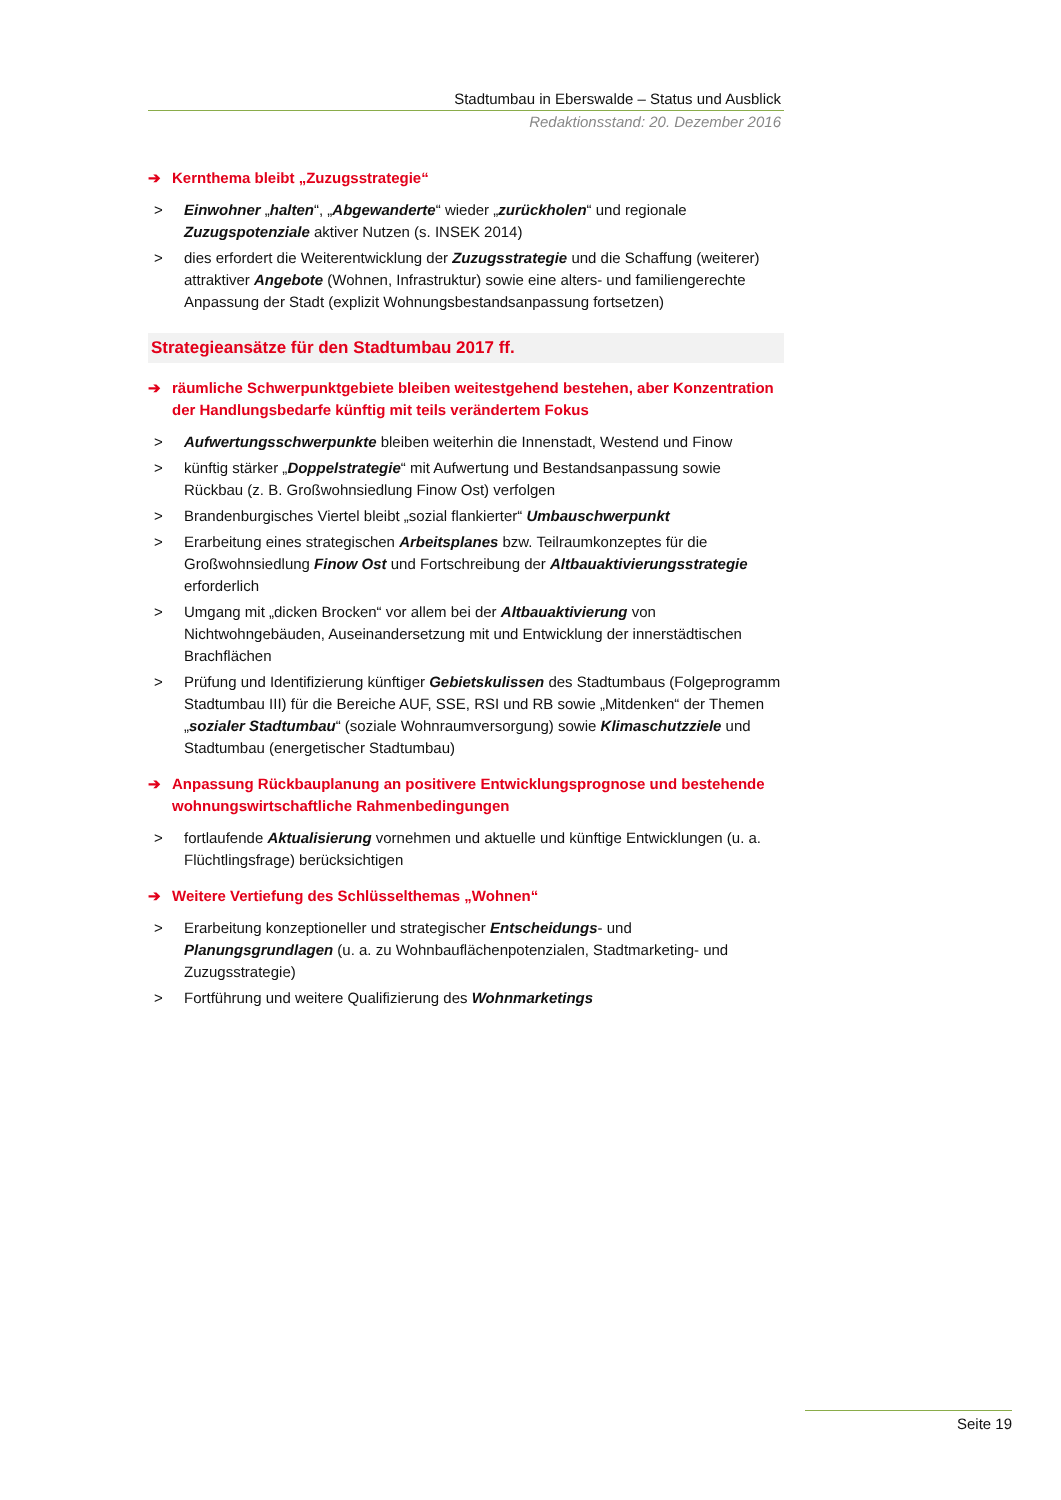Stadtumbau in Eberswalde – Status und Ausblick
Redaktionsstand: 20. Dezember 2016
➔ Kernthema bleibt „Zuzugsstrategie“
> Einwohner „halten“, „Abgewanderte“ wieder „zurückholen“ und regionale Zuzugspotenziale aktiver Nutzen (s. INSEK 2014)
> dies erfordert die Weiterentwicklung der Zuzugsstrategie und die Schaffung (weiterer) attraktiver Angebote (Wohnen, Infrastruktur) sowie eine alters- und familiengerechte Anpassung der Stadt (explizit Wohnungsbestandsanpassung fortsetzen)
Strategieansätze für den Stadtumbau 2017 ff.
➔ räumliche Schwerpunktgebiete bleiben weitestgehend bestehen, aber Konzentration der Handlungsbedarfe künftig mit teils verändertem Fokus
> Aufwertungsschwerpunkte bleiben weiterhin die Innenstadt, Westend und Finow
> künftig stärker „Doppelstrategie“ mit Aufwertung und Bestandsanpassung sowie Rückbau (z. B. Großwohnsiedlung Finow Ost) verfolgen
> Brandenburgisches Viertel bleibt „sozial flankierter“ Umbauschwerpunkt
> Erarbeitung eines strategischen Arbeitsplanes bzw. Teilraumkonzeptes für die Großwohnsiedlung Finow Ost und Fortschreibung der Altbauaktivierungsstrategie erforderlich
> Umgang mit „dicken Brocken“ vor allem bei der Altbauaktivierung von Nichtwohngebäuden, Auseinandersetzung mit und Entwicklung der innerstädtischen Brachflächen
> Prüfung und Identifizierung künftiger Gebietskulissen des Stadtumbaus (Folgeprogramm Stadtumbau III) für die Bereiche AUF, SSE, RSI und RB sowie „Mitdenken“ der Themen „sozialer Stadtumbau“ (soziale Wohnraumversorgung) sowie Klimaschutzziele und Stadtumbau (energetischer Stadtumbau)
➔ Anpassung Rückbauplanung an positivere Entwicklungsprognose und bestehende wohnungswirtschaftliche Rahmenbedingungen
> fortlaufende Aktualisierung vornehmen und aktuelle und künftige Entwicklungen (u. a. Flüchtlingsfrage) berücksichtigen
➔ Weitere Vertiefung des Schlüsselthemas „Wohnen“
> Erarbeitung konzeptioneller und strategischer Entscheidungs- und Planungsgrundlagen (u. a. zu Wohnbauflächenpotenzialen, Stadtmarketing- und Zuzugsstrategie)
> Fortführung und weitere Qualifizierung des Wohnmarketings
Seite 19